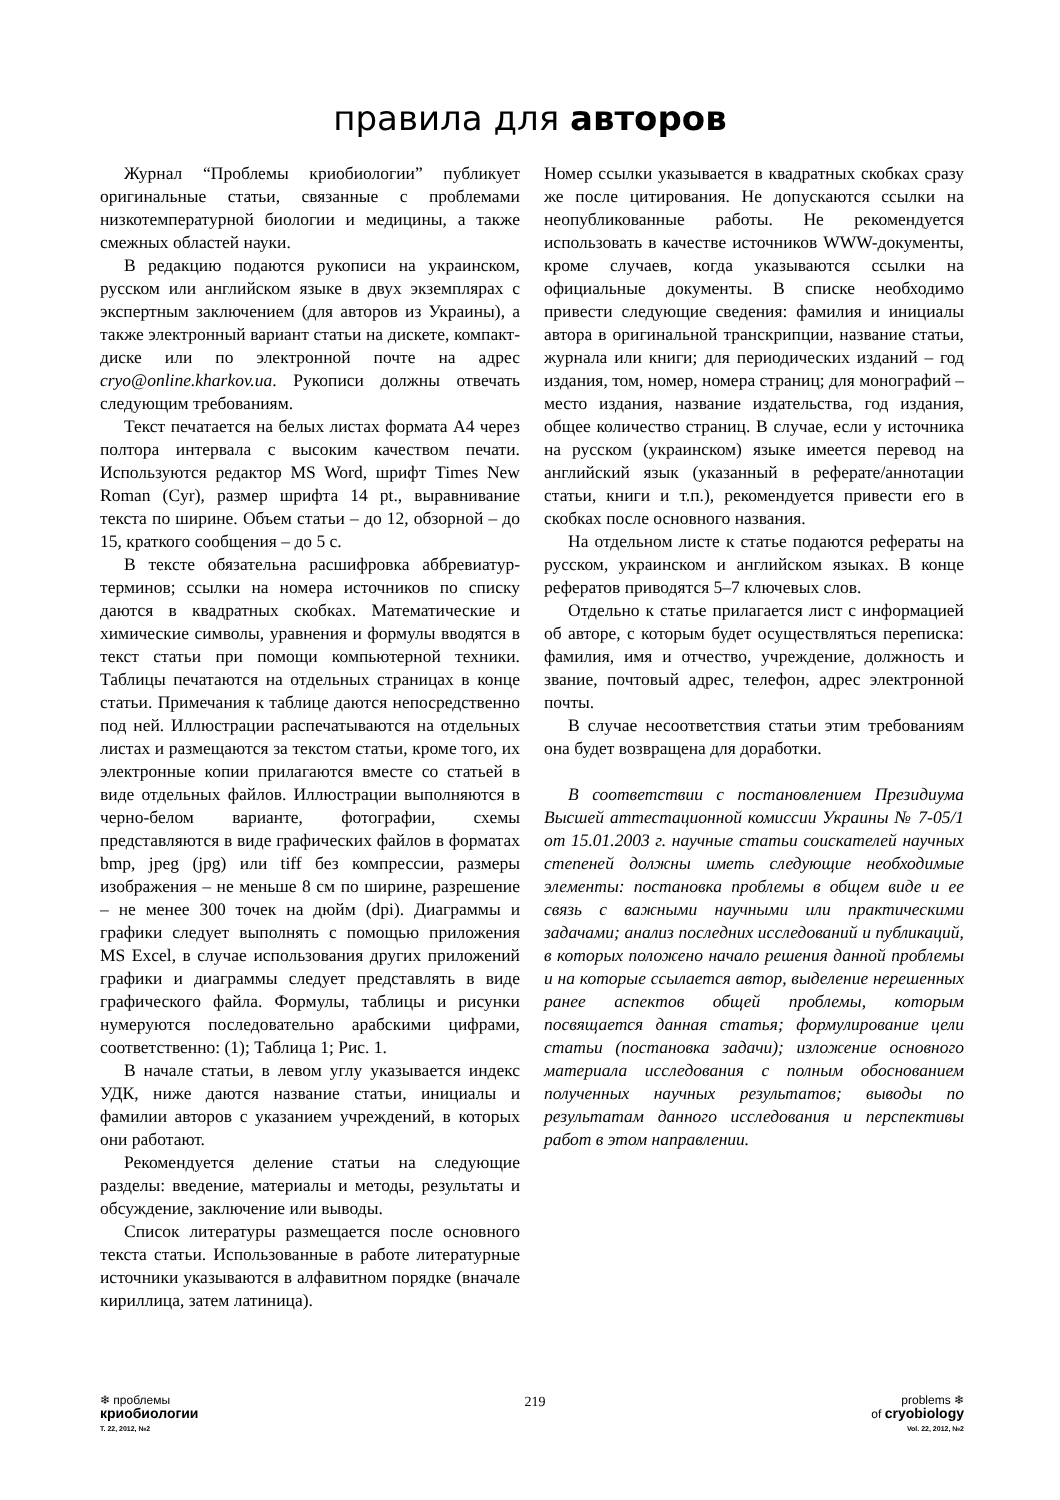правила для авторов
Журнал “Проблемы криобиологии” публикует оригинальные статьи, связанные с проблемами низкотемпературной биологии и медицины, а также смежных областей науки.
В редакцию подаются рукописи на украинском, русском или английском языке в двух экземплярах с экспертным заключением (для авторов из Украины), а также электронный вариант статьи на дискете, компакт-диске или по электронной почте на адрес cryo@online.kharkov.ua. Рукописи должны отвечать следующим требованиям.
Текст печатается на белых листах формата А4 через полтора интервала с высоким качеством печати. Используются редактор MS Word, шрифт Times New Roman (Cyr), размер шрифта 14 pt., выравнивание текста по ширине. Объем статьи – до 12, обзорной – до 15, краткого сообщения – до 5 с.
В тексте обязательна расшифровка аббревиатур-терминов; ссылки на номера источников по списку даются в квадратных скобках. Математические и химические символы, уравнения и формулы вводятся в текст статьи при помощи компьютерной техники. Таблицы печатаются на отдельных страницах в конце статьи. Примечания к таблице даются непосредственно под ней. Иллюстрации распечатываются на отдельных листах и размещаются за текстом статьи, кроме того, их электронные копии прилагаются вместе со статьей в виде отдельных файлов. Иллюстрации выполняются в черно-белом варианте, фотографии, схемы представляются в виде графических файлов в форматах bmp, jpeg (jpg) или tiff без компрессии, размеры изображения – не меньше 8 см по ширине, разрешение – не менее 300 точек на дюйм (dpi). Диаграммы и графики следует выполнять с помощью приложения MS Excel, в случае использования других приложений графики и диаграммы следует представлять в виде графического файла. Формулы, таблицы и рисунки нумеруются последовательно арабскими цифрами, соответственно: (1); Таблица 1; Рис. 1.
В начале статьи, в левом углу указывается индекс УДК, ниже даются название статьи, инициалы и фамилии авторов с указанием учреждений, в которых они работают.
Рекомендуется деление статьи на следующие разделы: введение, материалы и методы, результаты и обсуждение, заключение или выводы.
Список литературы размещается после основного текста статьи. Использованные в работе литературные источники указываются в алфавитном порядке (вначале кириллица, затем латиница).
Номер ссылки указывается в квадратных скобках сразу же после цитирования. Не допускаются ссылки на неопубликованные работы. Не рекомендуется использовать в качестве источников WWW-документы, кроме случаев, когда указываются ссылки на официальные документы. В списке необходимо привести следующие сведения: фамилия и инициалы автора в оригинальной транскрипции, название статьи, журнала или книги; для периодических изданий – год издания, том, номер, номера страниц; для монографий – место издания, название издательства, год издания, общее количество страниц. В случае, если у источника на русском (украинском) языке имеется перевод на английский язык (указанный в реферате/аннотации статьи, книги и т.п.), рекомендуется привести его в скобках после основного названия.
На отдельном листе к статье подаются рефераты на русском, украинском и английском языках. В конце рефератов приводятся 5–7 ключевых слов.
Отдельно к статье прилагается лист с информацией об авторе, с которым будет осуществляться переписка: фамилия, имя и отчество, учреждение, должность и звание, почтовый адрес, телефон, адрес электронной почты.
В случае несоответствия статьи этим требованиям она будет возвращена для доработки.
В соответствии с постановлением Президиума Высшей аттестационной комиссии Украины № 7-05/1 от 15.01.2003 г. научные статьи соискателей научных степеней должны иметь следующие необходимые элементы: постановка проблемы в общем виде и ее связь с важными научными или практическими задачами; анализ последних исследований и публикаций, в которых положено начало решения данной проблемы и на которые ссылается автор, выделение нерешенных ранее аспектов общей проблемы, которым посвящается данная статья; формулирование цели статьи (постановка задачи); изложение основного материала исследования с полным обоснованием полученных научных результатов; выводы по результатам данного исследования и перспективы работ в этом направлении.
❄ проблемы
криобиологии
Т. 22, 2012, №2
219
problems ❄
of cryobiology
Vol. 22, 2012, №2